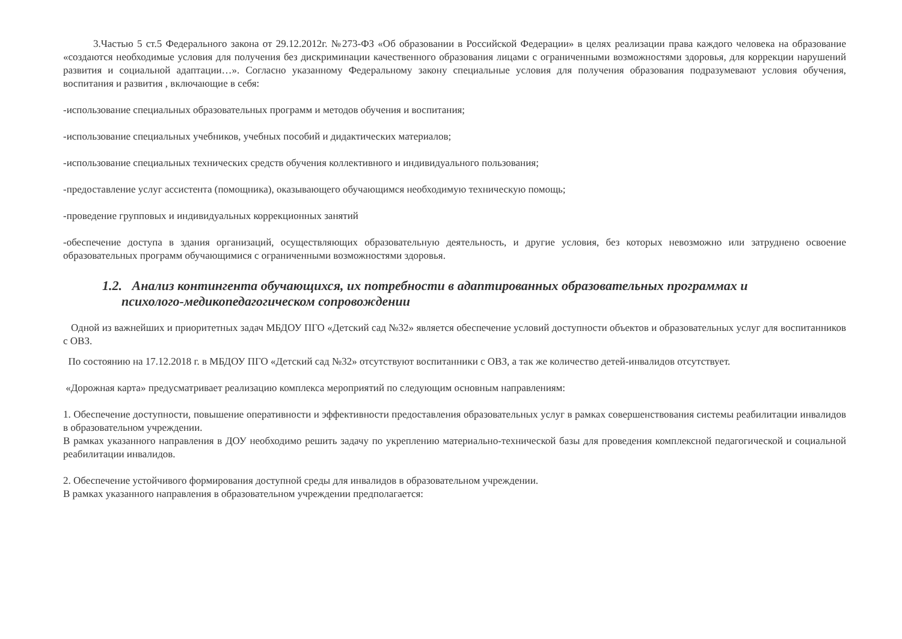3.Частью 5 ст.5 Федерального закона от 29.12.2012г. №273-ФЗ «Об образовании в Российской Федерации» в целях реализации права каждого человека на образование «создаются необходимые условия для получения без дискриминации качественного образования лицами с ограниченными возможностями здоровья, для коррекции нарушений развития и социальной адаптации…». Согласно указанному Федеральному закону специальные условия для получения образования подразумевают условия обучения, воспитания и развития , включающие в себя:
-использование специальных образовательных программ и методов обучения и воспитания;
-использование специальных учебников, учебных пособий и дидактических материалов;
-использование специальных технических средств обучения коллективного и индивидуального пользования;
-предоставление услуг ассистента (помощника), оказывающего обучающимся необходимую техническую помощь;
-проведение групповых и индивидуальных коррекционных занятий
-обеспечение доступа в здания организаций, осуществляющих образовательную деятельность, и другие условия, без которых невозможно или затруднено освоение образовательных программ обучающимися с ограниченными возможностями здоровья.
1.2. Анализ контингента обучающихся, их потребности в адаптированных образовательных программах и
психолого-медикопедагогическом сопровождении
Одной из важнейших и приоритетных задач МБДОУ ПГО «Детский сад №32» является обеспечение условий доступности объектов и образовательных услуг для воспитанников с ОВЗ.
По состоянию на 17.12.2018 г. в МБДОУ ПГО «Детский сад №32» отсутствуют воспитанники с ОВЗ, а так же количество детей-инвалидов отсутствует.
«Дорожная карта» предусматривает реализацию комплекса мероприятий по следующим основным направлениям:
1. Обеспечение доступности, повышение оперативности и эффективности предоставления образовательных услуг в рамках совершенствования системы реабилитации инвалидов в образовательном учреждении.
В рамках указанного направления в ДОУ необходимо решить задачу по укреплению материально-технической базы для проведения комплексной педагогической и социальной реабилитации инвалидов.
2. Обеспечение устойчивого формирования доступной среды для инвалидов в образовательном учреждении.
В рамках указанного направления в образовательном учреждении предполагается: